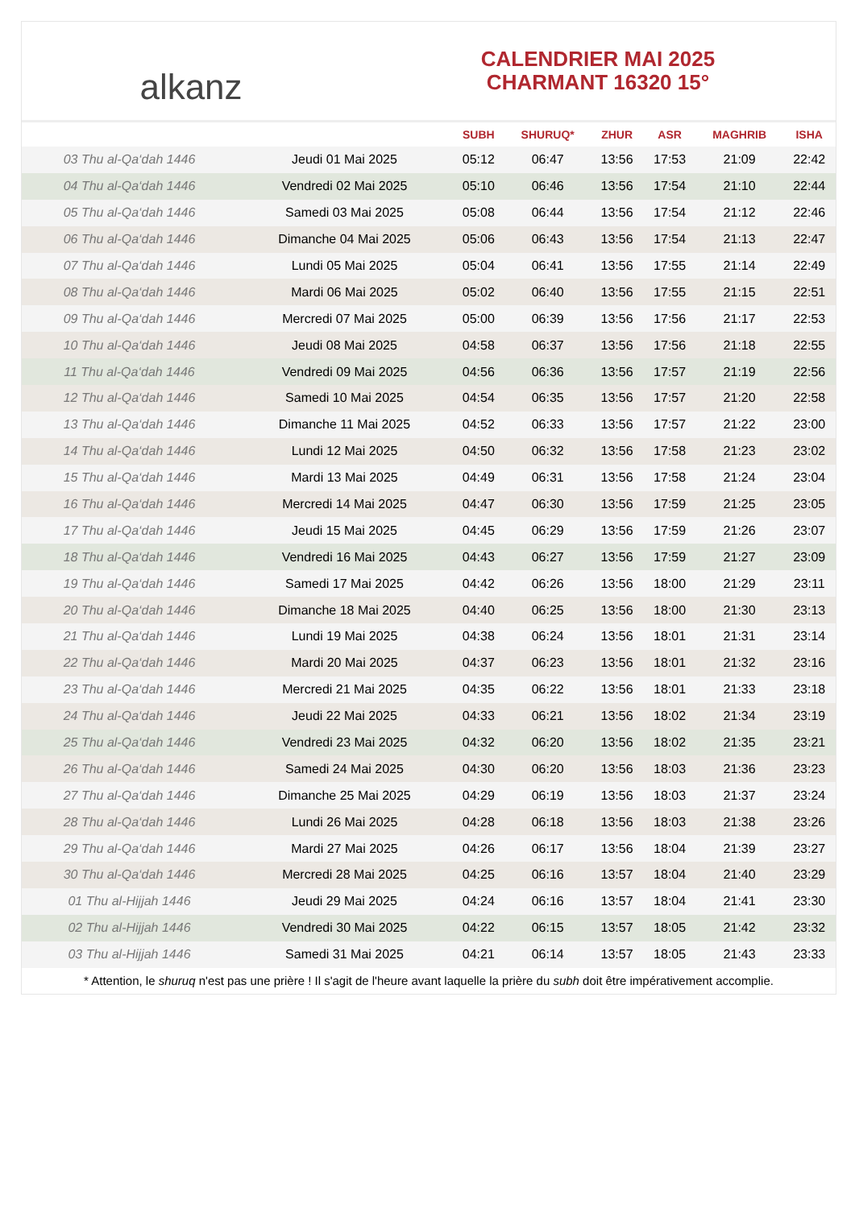alkanz
CALENDRIER MAI 2025
CHARMANT 16320 15°
| | | SUBH | SHURUQ* | ZHUR | ASR | MAGHRIB | ISHA |
| --- | --- | --- | --- | --- | --- | --- | --- |
| 03 Thu al-Qa‘dah 1446 | Jeudi 01 Mai 2025 | 05:12 | 06:47 | 13:56 | 17:53 | 21:09 | 22:42 |
| 04 Thu al-Qa‘dah 1446 | Vendredi 02 Mai 2025 | 05:10 | 06:46 | 13:56 | 17:54 | 21:10 | 22:44 |
| 05 Thu al-Qa‘dah 1446 | Samedi 03 Mai 2025 | 05:08 | 06:44 | 13:56 | 17:54 | 21:12 | 22:46 |
| 06 Thu al-Qa‘dah 1446 | Dimanche 04 Mai 2025 | 05:06 | 06:43 | 13:56 | 17:54 | 21:13 | 22:47 |
| 07 Thu al-Qa‘dah 1446 | Lundi 05 Mai 2025 | 05:04 | 06:41 | 13:56 | 17:55 | 21:14 | 22:49 |
| 08 Thu al-Qa‘dah 1446 | Mardi 06 Mai 2025 | 05:02 | 06:40 | 13:56 | 17:55 | 21:15 | 22:51 |
| 09 Thu al-Qa‘dah 1446 | Mercredi 07 Mai 2025 | 05:00 | 06:39 | 13:56 | 17:56 | 21:17 | 22:53 |
| 10 Thu al-Qa‘dah 1446 | Jeudi 08 Mai 2025 | 04:58 | 06:37 | 13:56 | 17:56 | 21:18 | 22:55 |
| 11 Thu al-Qa‘dah 1446 | Vendredi 09 Mai 2025 | 04:56 | 06:36 | 13:56 | 17:57 | 21:19 | 22:56 |
| 12 Thu al-Qa‘dah 1446 | Samedi 10 Mai 2025 | 04:54 | 06:35 | 13:56 | 17:57 | 21:20 | 22:58 |
| 13 Thu al-Qa‘dah 1446 | Dimanche 11 Mai 2025 | 04:52 | 06:33 | 13:56 | 17:57 | 21:22 | 23:00 |
| 14 Thu al-Qa‘dah 1446 | Lundi 12 Mai 2025 | 04:50 | 06:32 | 13:56 | 17:58 | 21:23 | 23:02 |
| 15 Thu al-Qa‘dah 1446 | Mardi 13 Mai 2025 | 04:49 | 06:31 | 13:56 | 17:58 | 21:24 | 23:04 |
| 16 Thu al-Qa‘dah 1446 | Mercredi 14 Mai 2025 | 04:47 | 06:30 | 13:56 | 17:59 | 21:25 | 23:05 |
| 17 Thu al-Qa‘dah 1446 | Jeudi 15 Mai 2025 | 04:45 | 06:29 | 13:56 | 17:59 | 21:26 | 23:07 |
| 18 Thu al-Qa‘dah 1446 | Vendredi 16 Mai 2025 | 04:43 | 06:27 | 13:56 | 17:59 | 21:27 | 23:09 |
| 19 Thu al-Qa‘dah 1446 | Samedi 17 Mai 2025 | 04:42 | 06:26 | 13:56 | 18:00 | 21:29 | 23:11 |
| 20 Thu al-Qa‘dah 1446 | Dimanche 18 Mai 2025 | 04:40 | 06:25 | 13:56 | 18:00 | 21:30 | 23:13 |
| 21 Thu al-Qa‘dah 1446 | Lundi 19 Mai 2025 | 04:38 | 06:24 | 13:56 | 18:01 | 21:31 | 23:14 |
| 22 Thu al-Qa‘dah 1446 | Mardi 20 Mai 2025 | 04:37 | 06:23 | 13:56 | 18:01 | 21:32 | 23:16 |
| 23 Thu al-Qa‘dah 1446 | Mercredi 21 Mai 2025 | 04:35 | 06:22 | 13:56 | 18:01 | 21:33 | 23:18 |
| 24 Thu al-Qa‘dah 1446 | Jeudi 22 Mai 2025 | 04:33 | 06:21 | 13:56 | 18:02 | 21:34 | 23:19 |
| 25 Thu al-Qa‘dah 1446 | Vendredi 23 Mai 2025 | 04:32 | 06:20 | 13:56 | 18:02 | 21:35 | 23:21 |
| 26 Thu al-Qa‘dah 1446 | Samedi 24 Mai 2025 | 04:30 | 06:20 | 13:56 | 18:03 | 21:36 | 23:23 |
| 27 Thu al-Qa‘dah 1446 | Dimanche 25 Mai 2025 | 04:29 | 06:19 | 13:56 | 18:03 | 21:37 | 23:24 |
| 28 Thu al-Qa‘dah 1446 | Lundi 26 Mai 2025 | 04:28 | 06:18 | 13:56 | 18:03 | 21:38 | 23:26 |
| 29 Thu al-Qa‘dah 1446 | Mardi 27 Mai 2025 | 04:26 | 06:17 | 13:56 | 18:04 | 21:39 | 23:27 |
| 30 Thu al-Qa‘dah 1446 | Mercredi 28 Mai 2025 | 04:25 | 06:16 | 13:57 | 18:04 | 21:40 | 23:29 |
| 01 Thu al-Hijjah 1446 | Jeudi 29 Mai 2025 | 04:24 | 06:16 | 13:57 | 18:04 | 21:41 | 23:30 |
| 02 Thu al-Hijjah 1446 | Vendredi 30 Mai 2025 | 04:22 | 06:15 | 13:57 | 18:05 | 21:42 | 23:32 |
| 03 Thu al-Hijjah 1446 | Samedi 31 Mai 2025 | 04:21 | 06:14 | 13:57 | 18:05 | 21:43 | 23:33 |
* Attention, le shuruq n'est pas une prière ! Il s'agit de l'heure avant laquelle la prière du subh doit être impérativement accomplie.